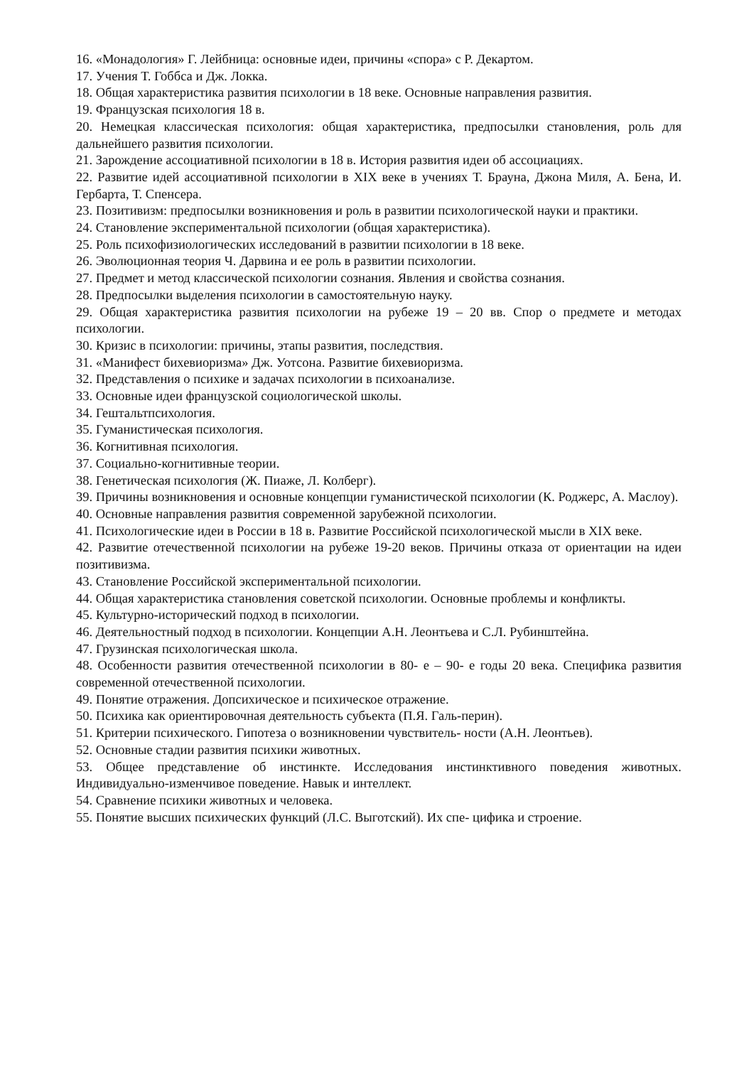16. «Монадология» Г. Лейбница: основные идеи, причины «спора» с Р. Декартом.
17. Учения Т. Гоббса и Дж. Локка.
18. Общая характеристика развития психологии в 18 веке. Основные направления развития.
19. Французская психология 18 в.
20. Немецкая классическая психология: общая характеристика, предпосылки становления, роль для дальнейшего развития психологии.
21. Зарождение ассоциативной психологии в 18 в. История развития идеи об ассоциациях.
22. Развитие идей ассоциативной психологии в XIX веке в учениях Т. Брауна, Джона Миля, А. Бена, И. Гербарта, Т. Спенсера.
23. Позитивизм: предпосылки возникновения и роль в развитии психологической науки и практики.
24. Становление экспериментальной психологии (общая характеристика).
25. Роль психофизиологических исследований в развитии психологии в 18 веке.
26. Эволюционная теория Ч. Дарвина и ее роль в развитии психологии.
27. Предмет и метод классической психологии сознания. Явления и свойства сознания.
28. Предпосылки выделения психологии в самостоятельную науку.
29. Общая характеристика развития психологии на рубеже 19 – 20 вв. Спор о предмете и методах психологии.
30. Кризис в психологии: причины, этапы развития, последствия.
31. «Манифест бихевиоризма» Дж. Уотсона. Развитие бихевиоризма.
32. Представления о психике и задачах психологии в психоанализе.
33. Основные идеи французской социологической школы.
34. Гештальтпсихология.
35. Гуманистическая психология.
36. Когнитивная психология.
37. Социально-когнитивные теории.
38. Генетическая психология (Ж. Пиаже, Л. Колберг).
39. Причины возникновения и основные концепции гуманистической психологии (К. Роджерс, А. Маслоу).
40. Основные направления развития современной зарубежной психологии.
41. Психологические идеи в России в 18 в. Развитие Российской психологической мысли в XIX веке.
42. Развитие отечественной психологии на рубеже 19-20 веков. Причины отказа от ориентации на идеи позитивизма.
43. Становление Российской экспериментальной психологии.
44. Общая характеристика становления советской психологии. Основные проблемы и конфликты.
45. Культурно-исторический подход в психологии.
46. Деятельностный подход в психологии. Концепции А.Н. Леонтьева и С.Л. Рубинштейна.
47. Грузинская психологическая школа.
48. Особенности развития отечественной психологии в 80- е – 90- е годы 20 века. Специфика развития современной отечественной психологии.
49. Понятие отражения. Допсихическое и психическое отражение.
50. Психика как ориентировочная деятельность субъекта (П.Я. Галь-перин).
51. Критерии психического. Гипотеза о возникновении чувствитель- ности (А.Н. Леонтьев).
52. Основные стадии развития психики животных.
53. Общее представление об инстинкте. Исследования инстинктивного поведения животных. Индивидуально-изменчивое поведение. Навык и интеллект.
54. Сравнение психики животных и человека.
55. Понятие высших психических функций (Л.С. Выготский). Их спе- цифика и строение.